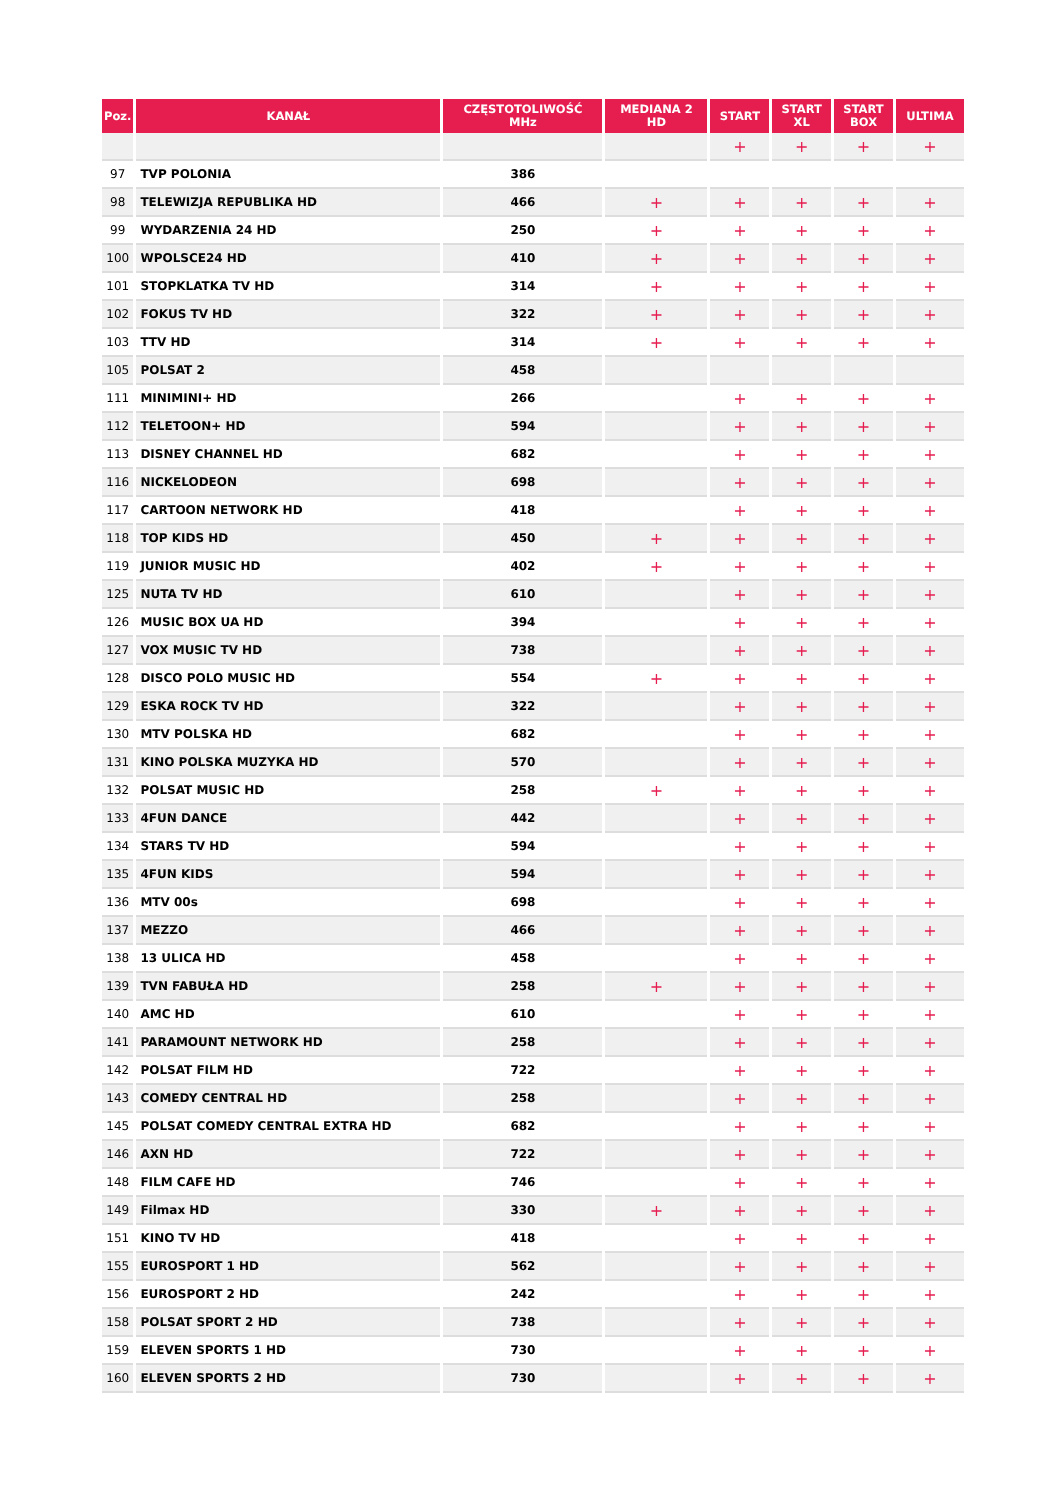| Poz. | KANAŁ | CZĘSTOTOLIWOŚĆ MHz | MEDIANA 2 HD | START | START XL | START BOX | ULTIMA |
| --- | --- | --- | --- | --- | --- | --- | --- |
| | | | | + | + | + | + |
| 97 | TVP POLONIA | 386 | | | | | |
| 98 | TELEWIZJA REPUBLIKA HD | 466 | + | + | + | + | + |
| 99 | WYDARZENIA 24 HD | 250 | + | + | + | + | + |
| 100 | WPOLSCE24 HD | 410 | + | + | + | + | + |
| 101 | STOPKLATKA TV HD | 314 | + | + | + | + | + |
| 102 | FOKUS TV HD | 322 | + | + | + | + | + |
| 103 | TTV HD | 314 | + | + | + | + | + |
| 105 | POLSAT 2 | 458 | | | | | |
| 111 | MINIMINI+ HD | 266 | | + | + | + | + |
| 112 | TELETOON+ HD | 594 | | + | + | + | + |
| 113 | DISNEY CHANNEL HD | 682 | | + | + | + | + |
| 116 | NICKELODEON | 698 | | + | + | + | + |
| 117 | CARTOON NETWORK HD | 418 | | + | + | + | + |
| 118 | TOP KIDS HD | 450 | + | + | + | + | + |
| 119 | JUNIOR MUSIC HD | 402 | + | + | + | + | + |
| 125 | NUTA TV HD | 610 | | + | + | + | + |
| 126 | MUSIC BOX UA HD | 394 | | + | + | + | + |
| 127 | VOX MUSIC TV HD | 738 | | + | + | + | + |
| 128 | DISCO POLO MUSIC HD | 554 | + | + | + | + | + |
| 129 | ESKA ROCK TV HD | 322 | | + | + | + | + |
| 130 | MTV POLSKA HD | 682 | | + | + | + | + |
| 131 | KINO POLSKA MUZYKA HD | 570 | | + | + | + | + |
| 132 | POLSAT MUSIC HD | 258 | + | + | + | + | + |
| 133 | 4FUN DANCE | 442 | | + | + | + | + |
| 134 | STARS TV HD | 594 | | + | + | + | + |
| 135 | 4FUN KIDS | 594 | | + | + | + | + |
| 136 | MTV 00s | 698 | | + | + | + | + |
| 137 | MEZZO | 466 | | + | + | + | + |
| 138 | 13 ULICA HD | 458 | | + | + | + | + |
| 139 | TVN FABUŁA HD | 258 | + | + | + | + | + |
| 140 | AMC HD | 610 | | + | + | + | + |
| 141 | PARAMOUNT NETWORK HD | 258 | | + | + | + | + |
| 142 | POLSAT FILM HD | 722 | | + | + | + | + |
| 143 | COMEDY CENTRAL HD | 258 | | + | + | + | + |
| 145 | POLSAT COMEDY CENTRAL EXTRA HD | 682 | | + | + | + | + |
| 146 | AXN HD | 722 | | + | + | + | + |
| 148 | FILM CAFE HD | 746 | | + | + | + | + |
| 149 | Filmax HD | 330 | + | + | + | + | + |
| 151 | KINO TV HD | 418 | | + | + | + | + |
| 155 | EUROSPORT 1 HD | 562 | | + | + | + | + |
| 156 | EUROSPORT 2 HD | 242 | | + | + | + | + |
| 158 | POLSAT SPORT 2 HD | 738 | | + | + | + | + |
| 159 | ELEVEN SPORTS 1 HD | 730 | | + | + | + | + |
| 160 | ELEVEN SPORTS 2 HD | 730 | | + | + | + | + |